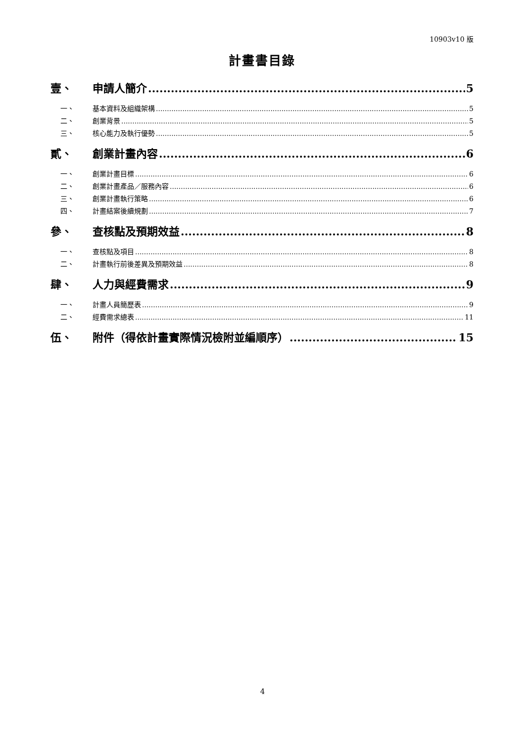10903v10 版
計畫書目錄
壹、 申請人簡介 5
一、 基本資料及組織架構 5
二、 創業背景 5
三、 核心能力及執行優勢 5
貳、 創業計畫內容 6
一、 創業計畫目標 6
二、 創業計畫產品／服務內容 6
三、 創業計畫執行策略 6
四、 計畫結案後續規劃 7
參、 查核點及預期效益 8
一、 查核點及項目 8
二、 計畫執行前後差異及預期效益 8
肆、 人力與經費需求 9
一、 計畫人員簡歷表 9
二、 經費需求總表 11
伍、 附件（得依計畫實際情況檢附並編順序） 15
4